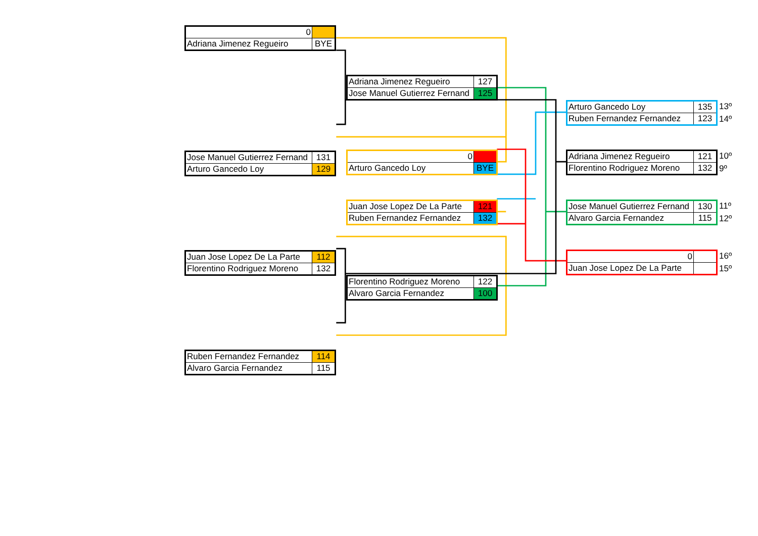| 0 | |
| Adriana Jimenez Regueiro | BYE |
| Jose Manuel Gutierrez Fernand | 131 |
| Arturo Gancedo Loy | 129 |
| Juan Jose Lopez De La Parte | 112 |
| Florentino Rodriguez Moreno | 132 |
| Ruben Fernandez Fernandez | 114 |
| Alvaro Garcia Fernandez | 115 |
| Adriana Jimenez Regueiro | 127 |
| Jose Manuel Gutierrez Fernand | 125 |
| 0 | |
| Arturo Gancedo Loy | BYE |
| Juan Jose Lopez De La Parte | 121 |
| Ruben Fernandez Fernandez | 132 |
| Florentino Rodriguez Moreno | 122 |
| Alvaro Garcia Fernandez | 100 |
| Arturo Gancedo Loy | 135 |
| Ruben Fernandez Fernandez | 123 |
13º
14º
| Adriana Jimenez Regueiro | 121 |
| Florentino Rodriguez Moreno | 132 |
10º
9º
| Jose Manuel Gutierrez Fernand | 130 |
| Alvaro Garcia Fernandez | 115 |
11º
12º
| 0 | |
| Juan Jose Lopez De La Parte | |
16º
15º